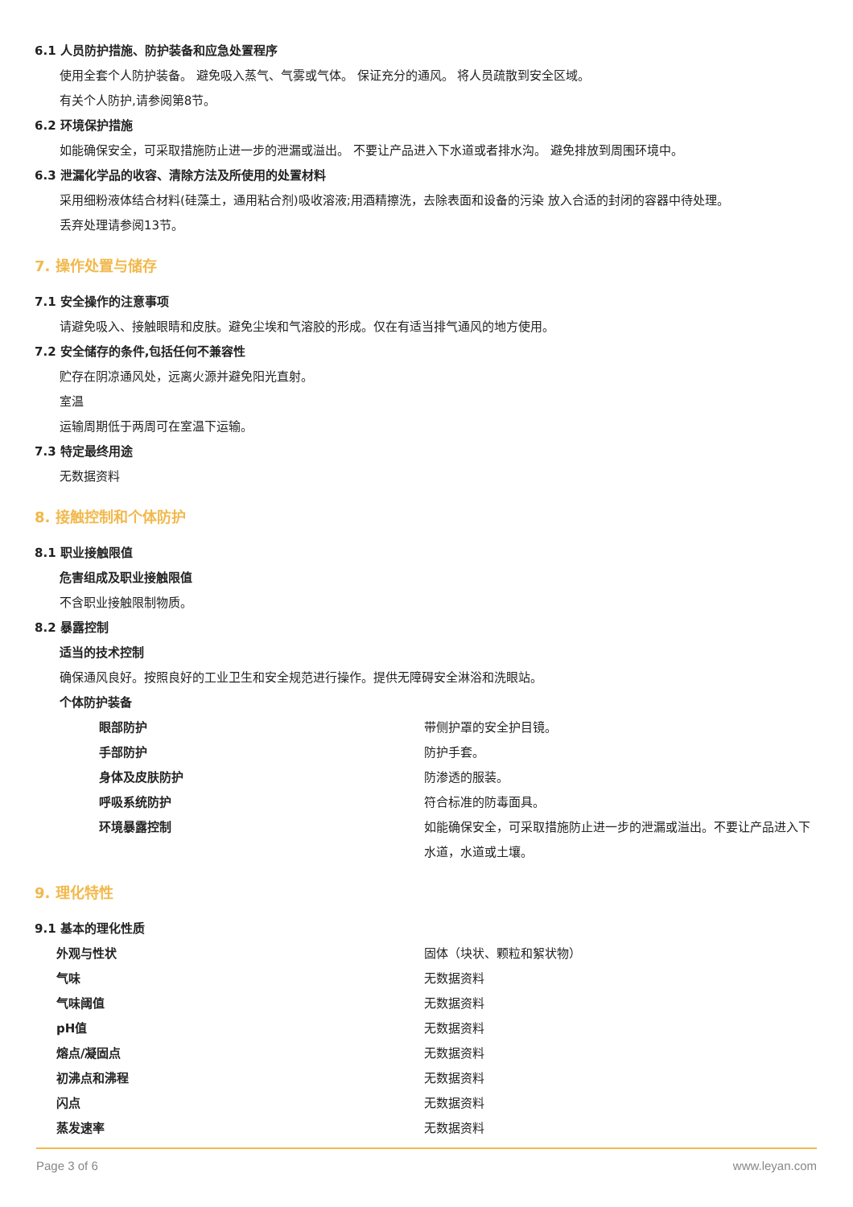6.1 人员防护措施、防护装备和应急处置程序
使用全套个人防护装备。 避免吸入蒸气、气雾或气体。 保证充分的通风。 将人员疏散到安全区域。
有关个人防护,请参阅第8节。
6.2 环境保护措施
如能确保安全，可采取措施防止进一步的泄漏或溢出。 不要让产品进入下水道或者排水沟。 避免排放到周围环境中。
6.3 泄漏化学品的收容、清除方法及所使用的处置材料
采用细粉液体结合材料(硅藻土，通用粘合剂)吸收溶液;用酒精擦洗，去除表面和设备的污染 放入合适的封闭的容器中待处理。
丢弃处理请参阅13节。
7. 操作处置与储存
7.1 安全操作的注意事项
请避免吸入、接触眼睛和皮肤。避免尘埃和气溶胶的形成。仅在有适当排气通风的地方使用。
7.2 安全储存的条件,包括任何不兼容性
贮存在阴凉通风处，远离火源并避免阳光直射。
室温
运输周期低于两周可在室温下运输。
7.3 特定最终用途
无数据资料
8. 接触控制和个体防护
8.1 职业接触限值
危害组成及职业接触限值
不含职业接触限制物质。
8.2 暴露控制
适当的技术控制
确保通风良好。按照良好的工业卫生和安全规范进行操作。提供无障碍安全淋浴和洗眼站。
个体防护装备
| 眼部防护 | 带侧护罩的安全护目镜。 |
| 手部防护 | 防护手套。 |
| 身体及皮肤防护 | 防渗透的服装。 |
| 呼吸系统防护 | 符合标准的防毒面具。 |
| 环境暴露控制 | 如能确保安全，可采取措施防止进一步的泄漏或溢出。不要让产品进入下水道，水道或土壤。 |
9. 理化特性
9.1 基本的理化性质
| 外观与性状 | 固体（块状、颗粒和絮状物） |
| 气味 | 无数据资料 |
| 气味阈值 | 无数据资料 |
| pH值 | 无数据资料 |
| 熔点/凝固点 | 无数据资料 |
| 初沸点和沸程 | 无数据资料 |
| 闪点 | 无数据资料 |
| 蒸发速率 | 无数据资料 |
Page 3 of 6 www.leyan.com